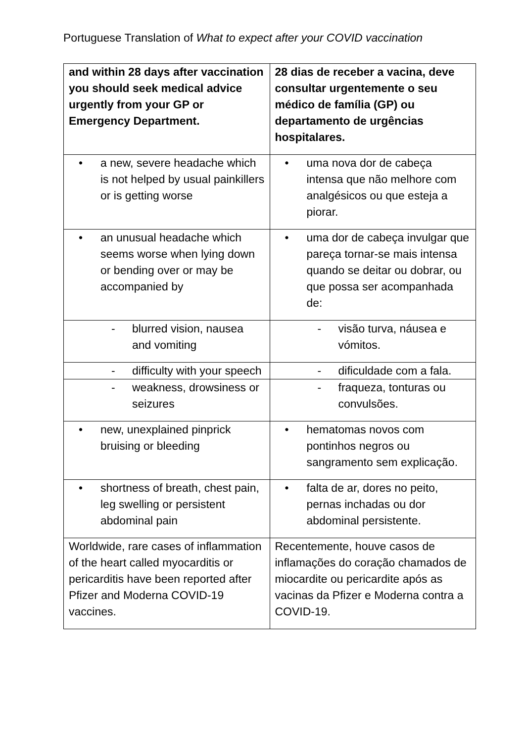Portuguese Translation of What to expect after your COVID vaccination
| and within 28 days after vaccination you should seek medical advice urgently from your GP or Emergency Department. | 28 dias de receber a vacina, deve consultar urgentemente o seu médico de família (GP) ou departamento de urgências hospitalares. |
| • a new, severe headache which is not helped by usual painkillers or is getting worse | • uma nova dor de cabeça intensa que não melhore com analgésicos ou que esteja a piorar. |
| • an unusual headache which seems worse when lying down or bending over or may be accompanied by | • uma dor de cabeça invulgar que pareça tornar-se mais intensa quando se deitar ou dobrar, ou que possa ser acompanhada de: |
| - blurred vision, nausea and vomiting | - visão turva, náusea e vómitos. |
| - difficulty with your speech | - dificuldade com a fala. |
| - weakness, drowsiness or seizures | - fraqueza, tonturas ou convulsões. |
| • new, unexplained pinprick bruising or bleeding | • hematomas novos com pontinhos negros ou sangramento sem explicação. |
| • shortness of breath, chest pain, leg swelling or persistent abdominal pain | • falta de ar, dores no peito, pernas inchadas ou dor abdominal persistente. |
| Worldwide, rare cases of inflammation of the heart called myocarditis or pericarditis have been reported after Pfizer and Moderna COVID-19 vaccines. | Recentemente, houve casos de inflamações do coração chamados de miocardite ou pericardite após as vacinas da Pfizer e Moderna contra a COVID-19. |